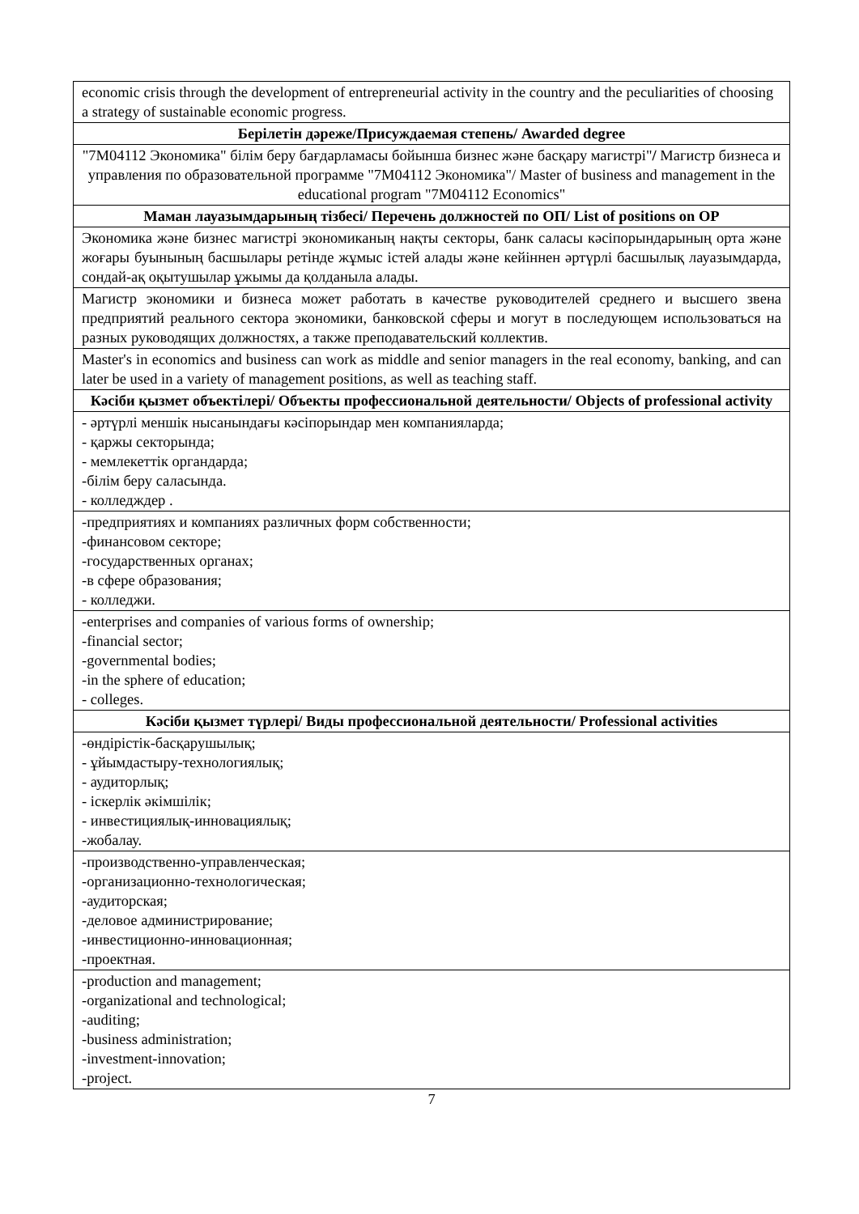| economic crisis through the development of entrepreneurial activity in the country and the peculiarities of choosing a strategy of sustainable economic progress. |
| Берілетін дәреже/Присуждаемая степень/ Awarded degree |
| "7М04112 Экономика" білім беру бағдарламасы бойынша бизнес және басқару магистрі" / Магистр бизнеса и управления по образовательной программе "7М04112 Экономика"/ Master of business and management in the educational program "7М04112 Economics" |
| Маман лауазымдарының тізбесі/ Перечень должностей по ОП/ List of positions on OP |
| Экономика және бизнес магистрі экономиканың нақты секторы, банк саласы кәсіпорындарының орта және жоғары буынының басшылары ретінде жұмыс істей алады және кейіннен әртүрлі басшылық лауазымдарда, сондай-ақ оқытушылар ұжымы да қолданыла алады. |
| Магистр экономики и бизнеса может работать в качестве руководителей среднего и высшего звена предприятий реального сектора экономики, банковской сферы и могут в последующем использоваться на разных руководящих должностях, а также преподавательский коллектив. |
| Master's in economics and business can work as middle and senior managers in the real economy, banking, and can later be used in a variety of management positions, as well as teaching staff. |
| Кәсіби қызмет объектілері/ Объекты профессиональной деятельности/ Objects of professional activity |
| - әртүрлі меншік нысанындағы кәсіпорындар мен компанияларда; - қаржы секторында; - мемлекеттік органдарда; -білім беру саласында. - колледждер . |
| -предприятиях и компаниях различных форм собственности; -финансовом секторе; -государственных органах; -в сфере образования; - колледжи. |
| -enterprises and companies of various forms of ownership; -financial sector; -governmental bodies; -in the sphere of education; - colleges. |
| Кәсіби қызмет түрлері/ Виды профессиональной деятельности/ Professional activities |
| -өндірістік-басқарушылық; - ұйымдастыру-технологиялық; - аудиторлық; - іскерлік әкімшілік; - инвестициялық-инновациялық; -жобалау. |
| -производственно-управленческая; -организационно-технологическая; -аудиторская; -деловое администрирование; -инвестиционно-инновационная; -проектная. |
| -production and management; -organizational and technological; -auditing; -business administration; -investment-innovation; -project. |
7